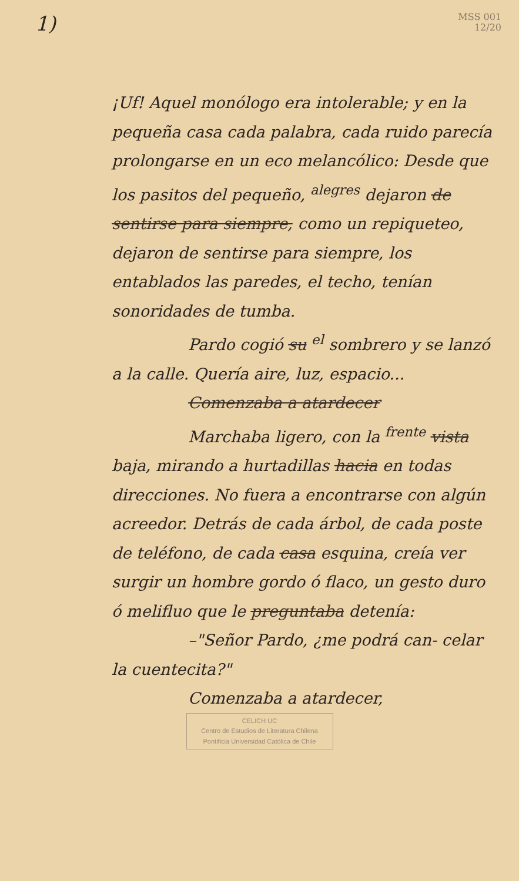1)
MSS 001
12/20
¡Uf! Aquel monólogo era intolerable; y en la pequeña casa cada palabra, cada ruido parecía prolongarse en un eco melancólico: Desde que los pasitos del pequeño, <sup>alegres</sup> dejaron de sentirse para siempre, como un repiqueteo, dejaron de sentirse para siempre, los entablados las paredes, el techo, tenían sonoridades de tumba.
Pardo cogió su <sup>el</sup> sombrero y se lanzó a la calle. Quería aire, luz, espacio...
Comenzaba a atardecer
Marchaba ligero, con la <sup>frente</sup> vista baja, mirando a hurtadillas hacia en todas direcciones. No fuera a encontrarse con algún acreedor. Detrás de cada árbol, de cada poste de teléfono, de cada casa esquina, creía ver surgir un hombre gordo ó flaco, un gesto duro ó melifluo que le preguntaba detenía:
–"Señor Pardo, ¿me podrá can- celar la cuentecita?"
Comenzaba a atardecer,
CELICH UC
Centro de Estudios de Literatura Chilena
Pontificia Universidad Católica de Chile